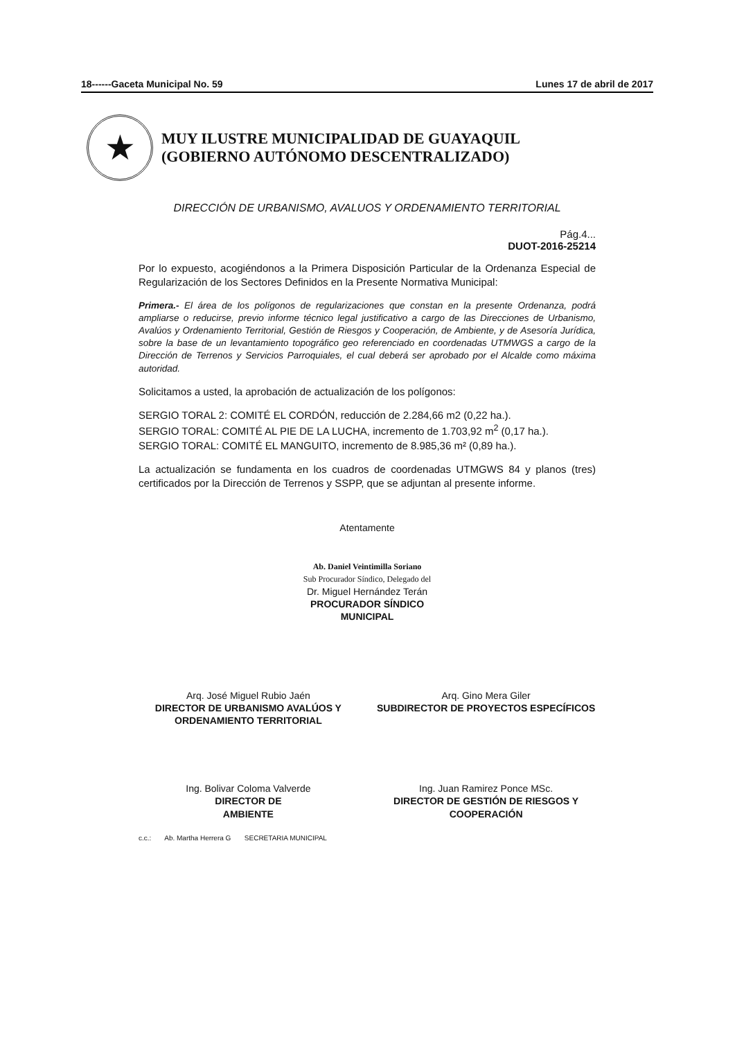18------Gaceta Municipal No. 59 Lunes 17 de abril de 2017
★
MUY ILUSTRE MUNICIPALIDAD DE GUAYAQUIL
(GOBIERNO AUTÓNOMO DESCENTRALIZADO)
DIRECCIÓN DE URBANISMO, AVALUOS Y ORDENAMIENTO TERRITORIAL
Pág.4...
DUOT-2016-25214
Por lo expuesto, acogiéndonos a la Primera Disposición Particular de la Ordenanza Especial de Regularización de los Sectores Definidos en la Presente Normativa Municipal:
Primera.- El área de los polígonos de regularizaciones que constan en la presente Ordenanza, podrá ampliarse o reducirse, previo informe técnico legal justificativo a cargo de las Direcciones de Urbanismo, Avalúos y Ordenamiento Territorial, Gestión de Riesgos y Cooperación, de Ambiente, y de Asesoría Jurídica, sobre la base de un levantamiento topográfico geo referenciado en coordenadas UTMWGS a cargo de la Dirección de Terrenos y Servicios Parroquiales, el cual deberá ser aprobado por el Alcalde como máxima autoridad.
Solicitamos a usted, la aprobación de actualización de los polígonos:
SERGIO TORAL 2: COMITÉ EL CORDÓN, reducción de 2.284,66 m2 (0,22 ha.).
SERGIO TORAL: COMITÉ AL PIE DE LA LUCHA, incremento de 1.703,92 m<sup>2</sup> (0,17 ha.).
SERGIO TORAL: COMITÉ EL MANGUITO, incremento de 8.985,36 m² (0,89 ha.).
La actualización se fundamenta en los cuadros de coordenadas UTMGWS 84 y planos (tres) certificados por la Dirección de Terrenos y SSPP, que se adjuntan al presente informe.
Atentamente
Ab. Daniel Veintimilla Soriano
Sub Procurador Síndico, Delegado del
Dr. Miguel Hernández Terán
PROCURADOR SÍNDICO
MUNICIPAL
Arq. José Miguel Rubio Jaén
DIRECTOR DE URBANISMO AVALÚOS Y ORDENAMIENTO TERRITORIAL
Arq. Gino Mera Giler
SUBDIRECTOR DE PROYECTOS ESPECÍFICOS
Ing. Bolivar Coloma Valverde
DIRECTOR DE
AMBIENTE
Ing. Juan Ramirez Ponce MSc.
DIRECTOR DE GESTIÓN DE RIESGOS Y COOPERACIÓN
c.c.: Ab. Martha Herrera G SECRETARIA MUNICIPAL